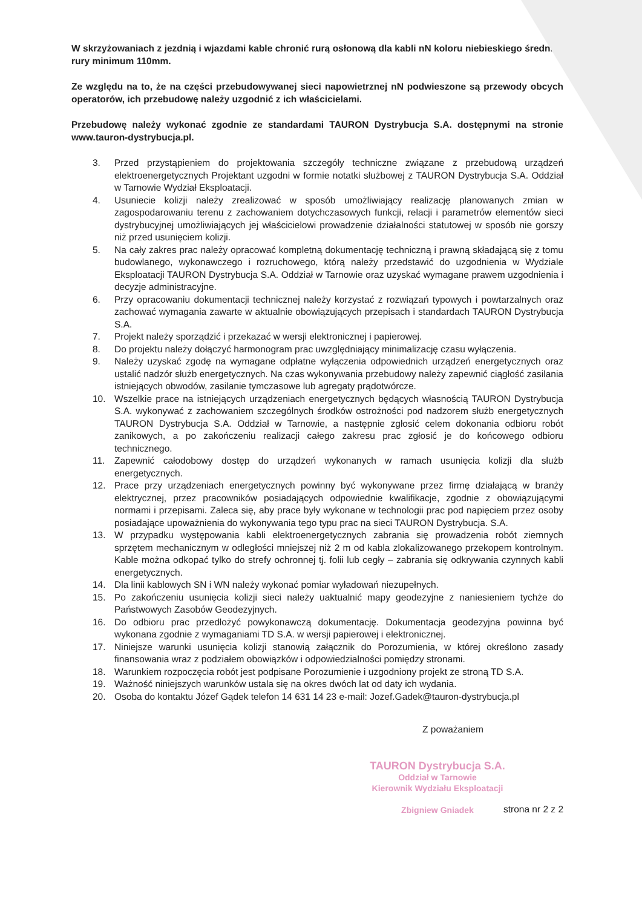W skrzyżowaniach z jezdnią i wjazdami kable chronić rurą osłonową dla kabli nN koloru niebieskiego średnica rury minimum 110mm.
Ze względu na to, że na części przebudowywanej sieci napowietrznej nN podwieszone są przewody obcych operatorów, ich przebudowę należy uzgodnić z ich właścicielami.
Przebudowę należy wykonać zgodnie ze standardami TAURON Dystrybucja S.A. dostępnymi na stronie www.tauron-dystrybucja.pl.
3. Przed przystąpieniem do projektowania szczegóły techniczne związane z przebudową urządzeń elektroenergetycznych Projektant uzgodni w formie notatki służbowej z TAURON Dystrybucja S.A. Oddział w Tarnowie Wydział Eksploatacji.
4. Usuniecie kolizji należy zrealizować w sposób umożliwiający realizację planowanych zmian w zagospodarowaniu terenu z zachowaniem dotychczasowych funkcji, relacji i parametrów elementów sieci dystrybucyjnej umożliwiających jej właścicielowi prowadzenie działalności statutowej w sposób nie gorszy niż przed usunięciem kolizji.
5. Na cały zakres prac należy opracować kompletną dokumentację techniczną i prawną składającą się z tomu budowlanego, wykonawczego i rozruchowego, którą należy przedstawić do uzgodnienia w Wydziale Eksploatacji TAURON Dystrybucja S.A. Oddział w Tarnowie oraz uzyskać wymagane prawem uzgodnienia i decyzje administracyjne.
6. Przy opracowaniu dokumentacji technicznej należy korzystać z rozwiązań typowych i powtarzalnych oraz zachować wymagania zawarte w aktualnie obowiązujących przepisach i standardach TAURON Dystrybucja S.A.
7. Projekt należy sporządzić i przekazać w wersji elektronicznej i papierowej.
8. Do projektu należy dołączyć harmonogram prac uwzględniający minimalizację czasu wyłączenia.
9. Należy uzyskać zgodę na wymagane odpłatne wyłączenia odpowiednich urządzeń energetycznych oraz ustalić nadzór służb energetycznych. Na czas wykonywania przebudowy należy zapewnić ciągłość zasilania istniejących obwodów, zasilanie tymczasowe lub agregaty prądotwórcze.
10. Wszelkie prace na istniejących urządzeniach energetycznych będących własnością TAURON Dystrybucja S.A. wykonywać z zachowaniem szczególnych środków ostrożności pod nadzorem służb energetycznych TAURON Dystrybucja S.A. Oddział w Tarnowie, a następnie zgłosić celem dokonania odbioru robót zanikowych, a po zakończeniu realizacji całego zakresu prac zgłosić je do końcowego odbioru technicznego.
11. Zapewnić całodobowy dostęp do urządzeń wykonanych w ramach usunięcia kolizji dla służb energetycznych.
12. Prace przy urządzeniach energetycznych powinny być wykonywane przez firmę działającą w branży elektrycznej, przez pracowników posiadających odpowiednie kwalifikacje, zgodnie z obowiązującymi normami i przepisami. Zaleca się, aby prace były wykonane w technologii prac pod napięciem przez osoby posiadające upoważnienia do wykonywania tego typu prac na sieci TAURON Dystrybucja. S.A.
13. W przypadku występowania kabli elektroenergetycznych zabrania się prowadzenia robót ziemnych sprzętem mechanicznym w odległości mniejszej niż 2 m od kabla zlokalizowanego przekopem kontrolnym. Kable można odkopać tylko do strefy ochronnej tj. folii lub cegły – zabrania się odkrywania czynnych kabli energetycznych.
14. Dla linii kablowych SN i WN należy wykonać pomiar wyładowań niezupełnych.
15. Po zakończeniu usunięcia kolizji sieci należy uaktualnić mapy geodezyjne z naniesieniem tychże do Państwowych Zasobów Geodezyjnych.
16. Do odbioru prac przedłożyć powykonawczą dokumentację. Dokumentacja geodezyjna powinna być wykonana zgodnie z wymaganiami TD S.A. w wersji papierowej i elektronicznej.
17. Niniejsze warunki usunięcia kolizji stanowią załącznik do Porozumienia, w której określono zasady finansowania wraz z podziałem obowiązków i odpowiedzialności pomiędzy stronami.
18. Warunkiem rozpoczęcia robót jest podpisane Porozumienie i uzgodniony projekt ze stroną TD S.A.
19. Ważność niniejszych warunków ustala się na okres dwóch lat od daty ich wydania.
20. Osoba do kontaktu Józef Gądek telefon 14 631 14 23 e-mail: Jozef.Gadek@tauron-dystrybucja.pl
Z poważaniem
TAURON Dystrybucja S.A.
Oddział w Tarnowie
Kierownik Wydziału Eksploatacji
Zbigniew Gniadek
strona nr 2 z 2